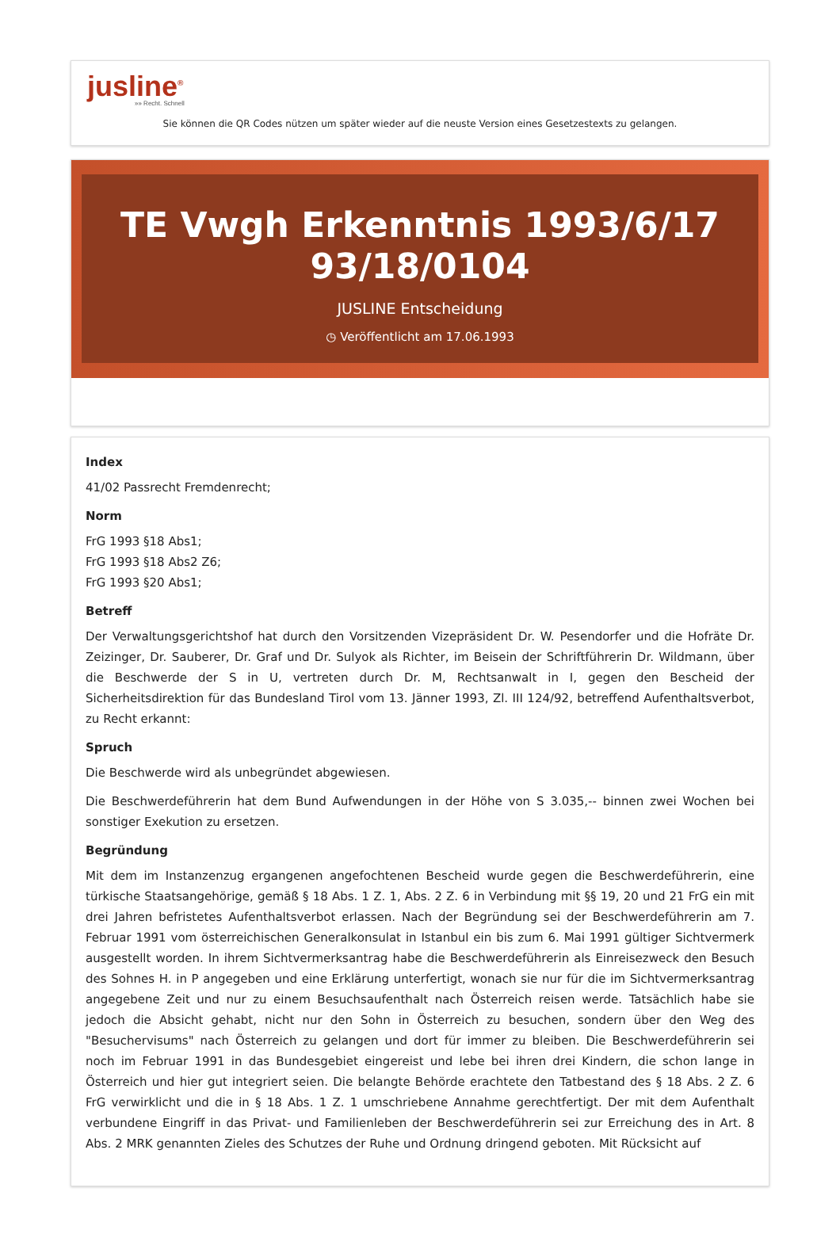jusline<sup>®</sup>
»» Recht. Schnell
Sie können die QR Codes nützen um später wieder auf die neuste Version eines Gesetzestexts zu gelangen.
TE Vwgh Erkenntnis 1993/6/17
93/18/0104
JUSLINE Entscheidung
◷ Veröffentlicht am 17.06.1993
Index
41/02 Passrecht Fremdenrecht;
Norm
FrG 1993 §18 Abs1;
FrG 1993 §18 Abs2 Z6;
FrG 1993 §20 Abs1;
Betreff
Der Verwaltungsgerichtshof hat durch den Vorsitzenden Vizepräsident Dr. W. Pesendorfer und die Hofräte Dr. Zeizinger, Dr. Sauberer, Dr. Graf und Dr. Sulyok als Richter, im Beisein der Schriftführerin Dr. Wildmann, über die Beschwerde der S in U, vertreten durch Dr. M, Rechtsanwalt in I, gegen den Bescheid der Sicherheitsdirektion für das Bundesland Tirol vom 13. Jänner 1993, Zl. III 124/92, betreffend Aufenthaltsverbot, zu Recht erkannt:
Spruch
Die Beschwerde wird als unbegründet abgewiesen.
Die Beschwerdeführerin hat dem Bund Aufwendungen in der Höhe von S 3.035,-- binnen zwei Wochen bei sonstiger Exekution zu ersetzen.
Begründung
Mit dem im Instanzenzug ergangenen angefochtenen Bescheid wurde gegen die Beschwerdeführerin, eine türkische Staatsangehörige, gemäß § 18 Abs. 1 Z. 1, Abs. 2 Z. 6 in Verbindung mit §§ 19, 20 und 21 FrG ein mit drei Jahren befristetes Aufenthaltsverbot erlassen. Nach der Begründung sei der Beschwerdeführerin am 7. Februar 1991 vom österreichischen Generalkonsulat in Istanbul ein bis zum 6. Mai 1991 gültiger Sichtvermerk ausgestellt worden. In ihrem Sichtvermerksantrag habe die Beschwerdeführerin als Einreisezweck den Besuch des Sohnes H. in P angegeben und eine Erklärung unterfertigt, wonach sie nur für die im Sichtvermerksantrag angegebene Zeit und nur zu einem Besuchsaufenthalt nach Österreich reisen werde. Tatsächlich habe sie jedoch die Absicht gehabt, nicht nur den Sohn in Österreich zu besuchen, sondern über den Weg des "Besuchervisums" nach Österreich zu gelangen und dort für immer zu bleiben. Die Beschwerdeführerin sei noch im Februar 1991 in das Bundesgebiet eingereist und lebe bei ihren drei Kindern, die schon lange in Österreich und hier gut integriert seien. Die belangte Behörde erachtete den Tatbestand des § 18 Abs. 2 Z. 6 FrG verwirklicht und die in § 18 Abs. 1 Z. 1 umschriebene Annahme gerechtfertigt. Der mit dem Aufenthalt verbundene Eingriff in das Privat- und Familienleben der Beschwerdeführerin sei zur Erreichung des in Art. 8 Abs. 2 MRK genannten Zieles des Schutzes der Ruhe und Ordnung dringend geboten. Mit Rücksicht auf